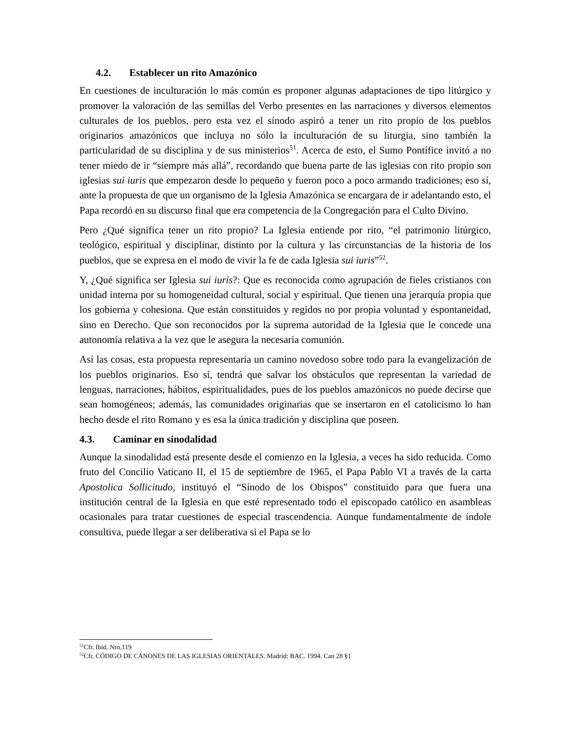4.2. Establecer un rito Amazónico
En cuestiones de inculturación lo más común es proponer algunas adaptaciones de tipo litúrgico y promover la valoración de las semillas del Verbo presentes en las narraciones y diversos elementos culturales de los pueblos, pero esta vez el sínodo aspiró a tener un rito propio de los pueblos originarios amazónicos que incluya no sólo la inculturación de su liturgia, sino también la particularidad de su disciplina y de sus ministerios<sup>51</sup>. Acerca de esto, el Sumo Pontífice invitó a no tener miedo de ir “siempre más allá”, recordando que buena parte de las iglesias con rito propio son iglesias sui iuris que empezaron desde lo pequeño y fueron poco a poco armando tradiciones; eso sí, ante la propuesta de que un organismo de la Iglesia Amazónica se encargara de ir adelantando esto, el Papa recordó en su discurso final que era competencia de la Congregación para el Culto Divino.
Pero ¿Qué significa tener un rito propio? La Iglesia entiende por rito, “el patrimonio litúrgico, teológico, espiritual y disciplinar, distinto por la cultura y las circunstancias de la historia de los pueblos, que se expresa en el modo de vivir la fe de cada Iglesia sui iuris”<sup>52</sup>.
Y, ¿Qué significa ser Iglesia sui iuris?: Que es reconocida como agrupación de fieles cristianos con unidad interna por su homogeneidad cultural, social y espiritual. Que tienen una jerarquía propia que los gobierna y cohesiona. Que están constituidos y regidos no por propia voluntad y espontaneidad, sino en Derecho. Que son reconocidos por la suprema autoridad de la Iglesia que le concede una autonomía relativa a la vez que le asegura la necesaria comunión.
Así las cosas, esta propuesta representaría un camino novedoso sobre todo para la evangelización de los pueblos originarios. Eso sí, tendrá que salvar los obstáculos que representan la variedad de lenguas, narraciones, hábitos, espiritualidades, pues de los pueblos amazónicos no puede decirse que sean homogéneos; además, las comunidades originarias que se insertaron en el catolicismo lo han hecho desde el rito Romano y es esa la única tradición y disciplina que poseen.
4.3. Caminar en sinodalidad
Aunque la sinodalidad está presente desde el comienzo en la Iglesia, a veces ha sido reducida. Como fruto del Concilio Vaticano II, el 15 de septiembre de 1965, el Papa Pablo VI a través de la carta Apostolica Sollicitudo, instituyó el “Sínodo de los Obispos” constituido para que fuera una institución central de la Iglesia en que esté representado todo el episcopado católico en asambleas ocasionales para tratar cuestiones de especial trascendencia. Aunque fundamentalmente de índole consultiva, puede llegar a ser deliberativa si el Papa se lo
<sup>51</sup> Cfr. Ibid. Nro.119
<sup>52</sup> Cfr. CÓDIGO DE CÁNONES DE LAS IGLESIAS ORIENTALES. Madrid: BAC. 1994. Can 28 §1